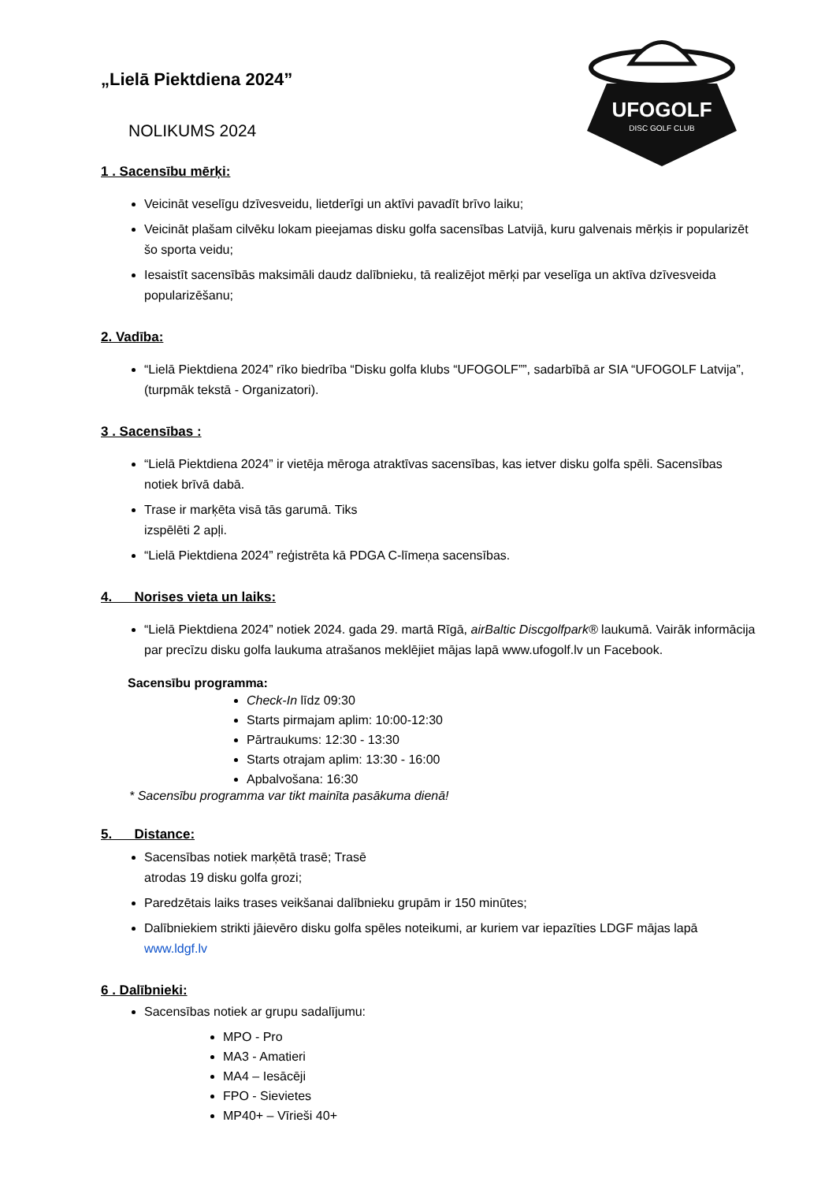UFOGOLF
DISC GOLF CLUB
„Lielā Piektdiena 2024”
NOLIKUMS 2024
1 . Sacensību mērķi:
Veicināt veselīgu dzīvesveidu, lietderīgi un aktīvi pavadīt brīvo laiku;
Veicināt plašam cilvēku lokam pieejamas disku golfa sacensības Latvijā, kuru galvenais mērķis ir popularizēt šo sporta veidu;
Iesaistīt sacensībās maksimāli daudz dalībnieku, tā realizējot mērķi par veselīga un aktīva dzīvesveida popularizēšanu;
2. Vadība:
“Lielā Piektdiena 2024” rīko biedrība “Disku golfa klubs “UFOGOLF””, sadarbībā ar SIA “UFOGOLF Latvija”, (turpmāk tekstā - Organizatori).
3 . Sacensības :
“Lielā Piektdiena 2024” ir vietēja mēroga atraktīvas sacensības, kas ietver disku golfa spēli. Sacensības notiek brīvā dabā.
Trase ir marķēta visā tās garumā. Tiks
izspēlēti 2 apļi.
“Lielā Piektdiena 2024” reģistrēta kā PDGA C-līmeņa sacensības.
4. Norises vieta un laiks:
“Lielā Piektdiena 2024” notiek 2024. gada 29. martā Rīgā, airBaltic Discgolfpark® laukumā. Vairāk informācija par precīzu disku golfa laukuma atrašanos meklējiet mājas lapā www.ufogolf.lv un Facebook.
Sacensību programma:
Check-In līdz 09:30
Starts pirmajam aplim: 10:00-12:30
Pārtraukums: 12:30 - 13:30
Starts otrajam aplim: 13:30 - 16:00
Apbalvošana: 16:30
* Sacensību programma var tikt mainīta pasākuma dienā!
5. Distance:
Sacensības notiek marķētā trasē; Trasē
atrodas 19 disku golfa grozi;
Paredzētais laiks trases veikšanai dalībnieku grupām ir 150 minūtes;
Dalībniekiem strikti jāievēro disku golfa spēles noteikumi, ar kuriem var iepazīties LDGF mājas lapā www.ldgf.lv
6 . Dalībnieki:
Sacensības notiek ar grupu sadalījumu:
MPO - Pro
MA3 - Amatieri
MA4 – Iesācēji
FPO - Sievietes
MP40+ – Vīrieši 40+